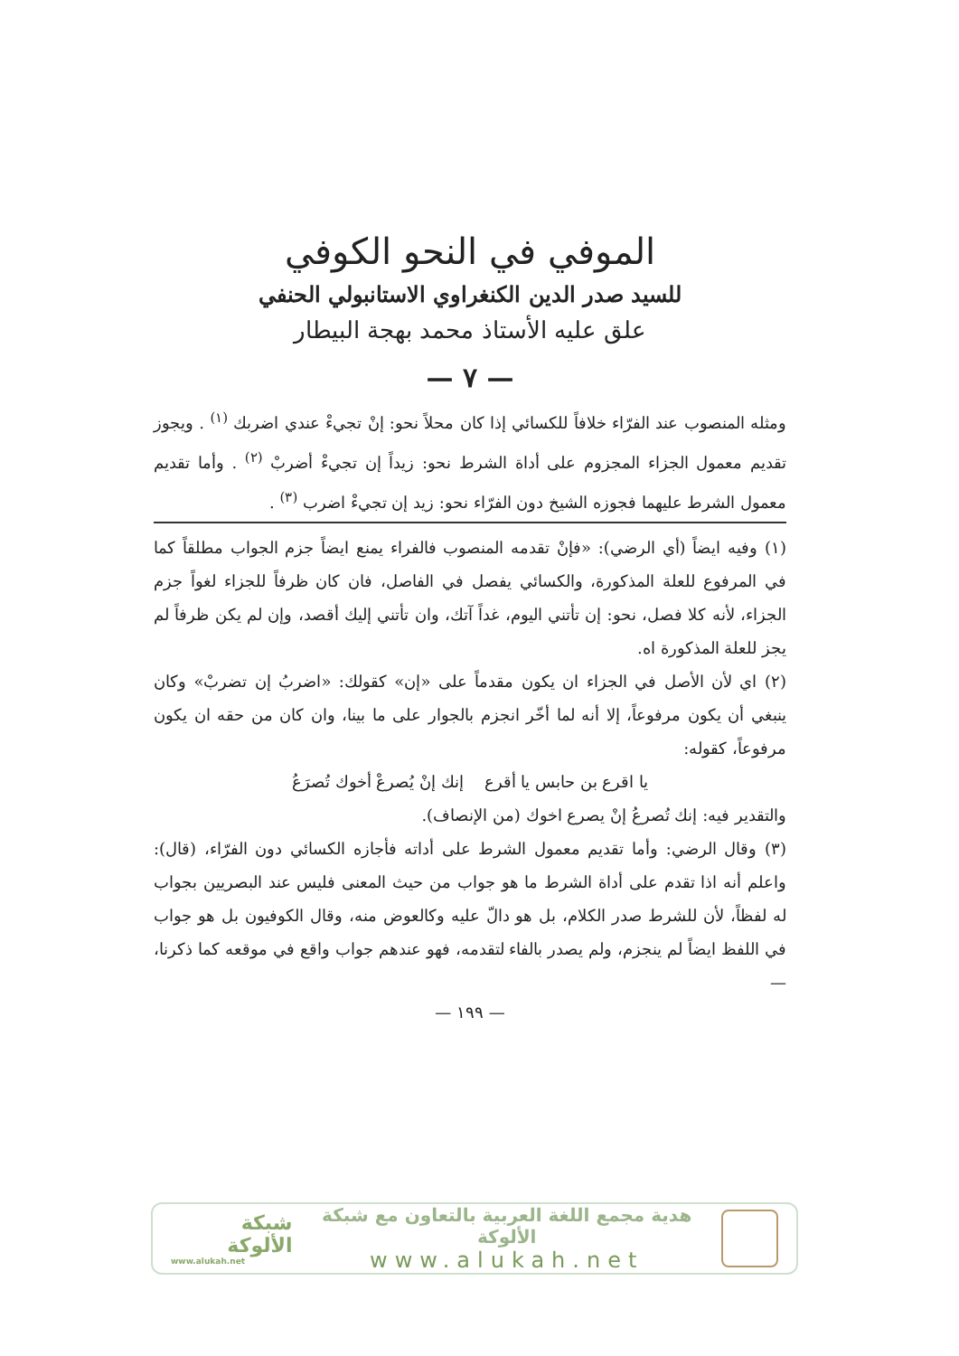الموفي في النحو الكوفي
للسيد صدر الدين الكنغراوي الاستانبولي الحنفي
علق عليه الأستاذ محمد بهجة البيطار
— ٧ —
ومثله المنصوب عند الفرّاء خلافاً للكسائي إذا كان محلاً نحو: إنْ تجيءْ عندي اضربك <sup>(١)</sup> . ويجوز تقديم معمول الجزاء المجزوم على أداة الشرط نحو: زيداً إن تجيءْ أضربْ <sup>(٢)</sup> . وأما تقديم معمول الشرط عليهما فجوزه الشيخ دون الفرّاء نحو: زيد إن تجيءْ اضرب <sup>(٣)</sup> .
(١) وفيه ايضاً (أي الرضي): «فإنْ تقدمه المنصوب فالفراء يمنع ايضاً جزم الجواب مطلقاً كما في المرفوع للعلة المذكورة، والكسائي يفصل في الفاصل، فان كان ظرفاً للجزاء لغواً جزم الجزاء، لأنه كلا فصل، نحو: إن تأتني اليوم، غداً آتك، وان تأتني إليك أقصد، وإن لم يكن ظرفاً لم يجز للعلة المذكورة اه.
(٢) اي لأن الأصل في الجزاء ان يكون مقدماً على «إن» كقولك: «اضربُ إن تضربْ» وكان ينبغي أن يكون مرفوعاً، إلا أنه لما أخّر انجزم بالجوار على ما بينا، وان كان من حقه ان يكون مرفوعاً، كقوله:
يا اقرع بن حابس يا أقرع إنك إنْ يُصرعْ أخوك تُصرَعُ
والتقدير فيه: إنك تُصرعُ إنْ يصرع اخوك (من الإنصاف).
(٣) وقال الرضي: وأما تقديم معمول الشرط على أداته فأجازه الكسائي دون الفرّاء، (قال): واعلم أنه اذا تقدم على أداة الشرط ما هو جواب من حيث المعنى فليس عند البصريين بجواب له لفظاً، لأن للشرط صدر الكلام، بل هو دالّ عليه وكالعوض منه، وقال الكوفيون بل هو جواب في اللفظ ايضاً لم ينجزم، ولم يصدر بالفاء لتقدمه، فهو عندهم جواب واقع في موقعه كما ذكرنا، —
— ١٩٩ —
هدية مجمع اللغة العربية بالتعاون مع شبكة الألوكة
www.alukah.net
شبكة الألوكة
www.alukah.net